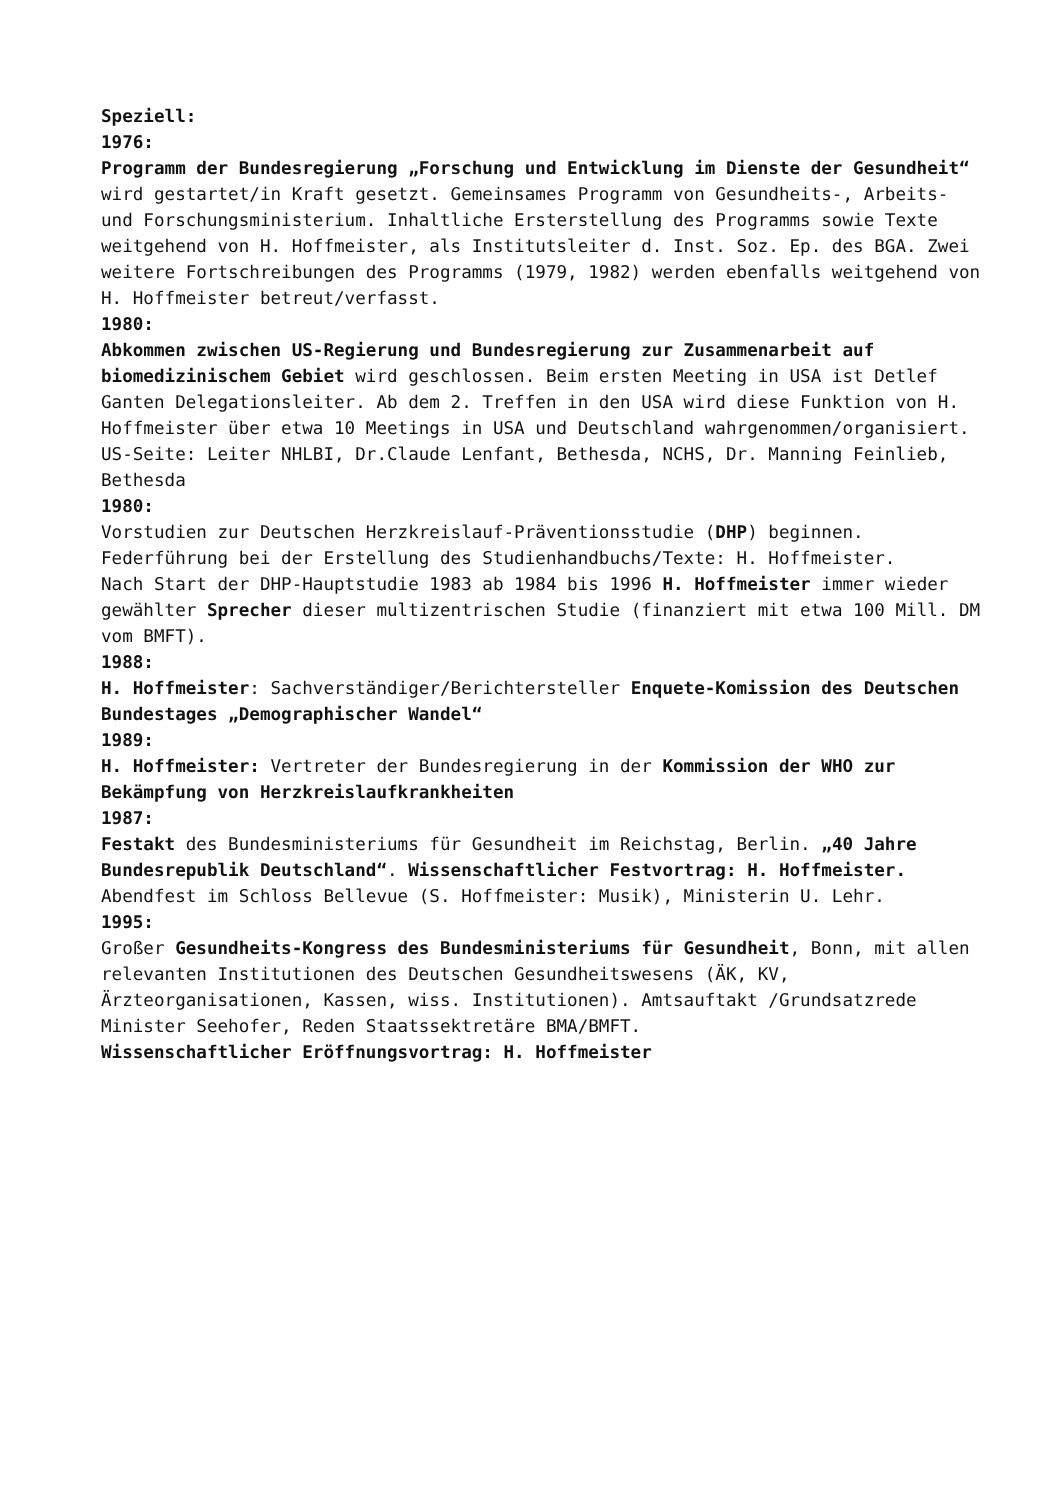Speziell:
1976:
Programm der Bundesregierung „Forschung und Entwicklung im Dienste der Gesundheit“ wird gestartet/in Kraft gesetzt. Gemeinsames Programm von Gesundheits-, Arbeits- und Forschungsministerium. Inhaltliche Ersterstellung des Programms sowie Texte weitgehend von H. Hoffmeister, als Institutsleiter d. Inst. Soz. Ep. des BGA. Zwei weitere Fortschreibungen des Programms (1979, 1982) werden ebenfalls weitgehend von H. Hoffmeister betreut/verfasst.
1980:
Abkommen zwischen US-Regierung und Bundesregierung zur Zusammenarbeit auf biomedizinischem Gebiet wird geschlossen. Beim ersten Meeting in USA ist Detlef Ganten Delegationsleiter. Ab dem 2. Treffen in den USA wird diese Funktion von H. Hoffmeister über etwa 10 Meetings in USA und Deutschland wahrgenommen/organisiert. US-Seite: Leiter NHLBI, Dr.Claude Lenfant, Bethesda, NCHS, Dr. Manning Feinlieb, Bethesda
1980:
Vorstudien zur Deutschen Herzkreislauf-Präventionsstudie (DHP) beginnen. Federführung bei der Erstellung des Studienhandbuchs/Texte: H. Hoffmeister.
Nach Start der DHP-Hauptstudie 1983 ab 1984 bis 1996 H. Hoffmeister immer wieder gewählter Sprecher dieser multizentrischen Studie (finanziert mit etwa 100 Mill. DM vom BMFT).
1988:
H. Hoffmeister: Sachverständiger/Berichtersteller Enquete-Komission des Deutschen Bundestages „Demographischer Wandel“
1989:
H. Hoffmeister: Vertreter der Bundesregierung in der Kommission der WHO zur Bekämpfung von Herzkreislaufkrankheiten
1987:
Festakt des Bundesministeriums für Gesundheit im Reichstag, Berlin. „40 Jahre Bundesrepublik Deutschland“. Wissenschaftlicher Festvortrag: H. Hoffmeister. Abendfest im Schloss Bellevue (S. Hoffmeister: Musik), Ministerin U. Lehr.
1995:
Großer Gesundheits-Kongress des Bundesministeriums für Gesundheit, Bonn, mit allen relevanten Institutionen des Deutschen Gesundheitswesens (ÄK, KV, Ärzteorganisationen, Kassen, wiss. Institutionen). Amtsauftakt /Grundsatzrede Minister Seehofer, Reden Staatssektretäre BMA/BMFT.
Wissenschaftlicher Eröffnungsvortrag: H. Hoffmeister